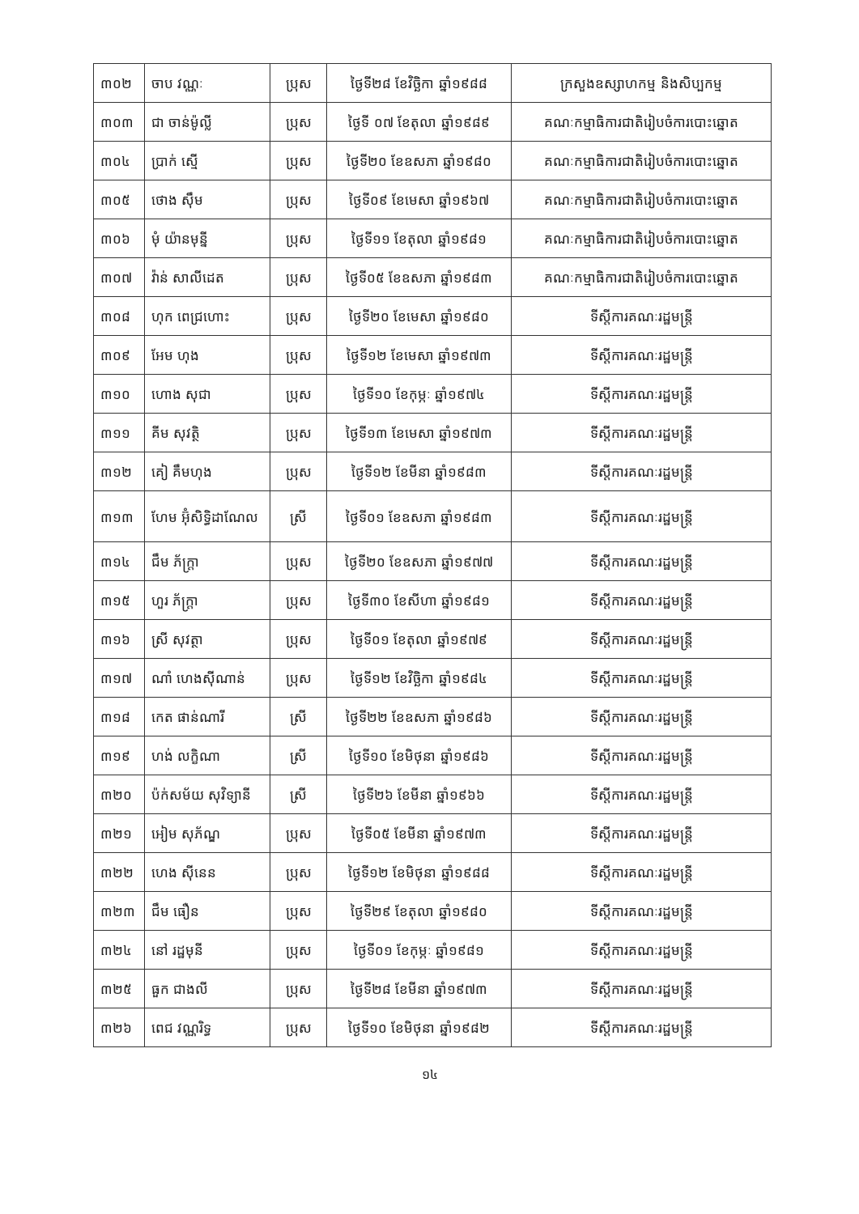| ៣០២ | ចាប វណ្ណៈ | ប្រុស | ថ្ងៃទី២៨ ខែវិច្ឆិកា ឆ្នាំ១៩៨៨ | ក្រសួងឧស្សាហកម្ម និងសិប្បកម្ម |
| ៣០៣ | ជា ចាន់ម៉ូល្លី | ប្រុស | ថ្ងៃទី ០៧ ខែតុលា ឆ្នាំ១៩៨៩ | គណៈកម្មាធិការជាតិរៀបចំការបោះឆ្នោត |
| ៣០៤ | ប្រាក់ ស្មើ | ប្រុស | ថ្ងៃទី២០ ខែឧសភា ឆ្នាំ១៩៨០ | គណៈកម្មាធិការជាតិរៀបចំការបោះឆ្នោត |
| ៣០៥ | ថោង ស៊ឹម | ប្រុស | ថ្ងៃទី០៩ ខែមេសា ឆ្នាំ១៩៦៧ | គណៈកម្មាធិការជាតិរៀបចំការបោះឆ្នោត |
| ៣០៦ | មុំ យ៉ានមុន្នី | ប្រុស | ថ្ងៃទី១១ ខែតុលា ឆ្នាំ១៩៨១ | គណៈកម្មាធិការជាតិរៀបចំការបោះឆ្នោត |
| ៣០៧ | វ៉ាន់ សាលីដេត | ប្រុស | ថ្ងៃទី០៥ ខែឧសភា ឆ្នាំ១៩៨៣ | គណៈកម្មាធិការជាតិរៀបចំការបោះឆ្នោត |
| ៣០៨ | ហុក ពេជ្រហោះ | ប្រុស | ថ្ងៃទី២០ ខែមេសា ឆ្នាំ១៩៨០ | ទីស្តីការគណៈរដ្ឋមន្ត្រី |
| ៣០៩ | អែម ហុង | ប្រុស | ថ្ងៃទី១២ ខែមេសា ឆ្នាំ១៩៧៣ | ទីស្តីការគណៈរដ្ឋមន្ត្រី |
| ៣១០ | ហោង សុជា | ប្រុស | ថ្ងៃទី១០ ខែកុម្ភៈ ឆ្នាំ១៩៧៤ | ទីស្តីការគណៈរដ្ឋមន្ត្រី |
| ៣១១ | គីម សុវត្ថិ | ប្រុស | ថ្ងៃទី១៣ ខែមេសា ឆ្នាំ១៩៧៣ | ទីស្តីការគណៈរដ្ឋមន្ត្រី |
| ៣១២ | គៀ គឹមហុង | ប្រុស | ថ្ងៃទី១២ ខែមីនា ឆ្នាំ១៩៨៣ | ទីស្តីការគណៈរដ្ឋមន្ត្រី |
| ៣១៣ | ហែម អ៊ុំសិទ្ធិដាណែល | ស្រី | ថ្ងៃទី០១ ខែឧសភា ឆ្នាំ១៩៨៣ | ទីស្តីការគណៈរដ្ឋមន្ត្រី |
| ៣១៤ | ជឹម ភ័ក្រ្តា | ប្រុស | ថ្ងៃទី២០ ខែឧសភា ឆ្នាំ១៩៧៧ | ទីស្តីការគណៈរដ្ឋមន្ត្រី |
| ៣១៥ | ហួរ ភ័ក្រ្តា | ប្រុស | ថ្ងៃទី៣០ ខែសីហា ឆ្នាំ១៩៨១ | ទីស្តីការគណៈរដ្ឋមន្ត្រី |
| ៣១៦ | ស្រី សុវត្ថា | ប្រុស | ថ្ងៃទី០១ ខែតុលា ឆ្នាំ១៩៧៩ | ទីស្តីការគណៈរដ្ឋមន្ត្រី |
| ៣១៧ | ណាំ ហេងស៊ីណាន់ | ប្រុស | ថ្ងៃទី១២ ខែវិច្ឆិកា ឆ្នាំ១៩៨៤ | ទីស្តីការគណៈរដ្ឋមន្ត្រី |
| ៣១៨ | កេត ផាន់ណារី | ស្រី | ថ្ងៃទី២២ ខែឧសភា ឆ្នាំ១៩៨៦ | ទីស្តីការគណៈរដ្ឋមន្ត្រី |
| ៣១៩ | ហង់ លក្ខិណា | ស្រី | ថ្ងៃទី១០ ខែមិថុនា ឆ្នាំ១៩៨៦ | ទីស្តីការគណៈរដ្ឋមន្ត្រី |
| ៣២០ | ប៉ក់សម័យ សុវិទ្យានី | ស្រី | ថ្ងៃទី២៦ ខែមីនា ឆ្នាំ១៩៦៦ | ទីស្តីការគណៈរដ្ឋមន្ត្រី |
| ៣២១ | អៀម សុភ័ណ្ឌ | ប្រុស | ថ្ងៃទី០៥ ខែមីនា ឆ្នាំ១៩៧៣ | ទីស្តីការគណៈរដ្ឋមន្ត្រី |
| ៣២២ | ហេង ស៊ីនេន | ប្រុស | ថ្ងៃទី១២ ខែមិថុនា ឆ្នាំ១៩៨៨ | ទីស្តីការគណៈរដ្ឋមន្ត្រី |
| ៣២៣ | ជឹម ធឿន | ប្រុស | ថ្ងៃទី២៩ ខែតុលា ឆ្នាំ១៩៨០ | ទីស្តីការគណៈរដ្ឋមន្ត្រី |
| ៣២៤ | នៅ រដ្ឋមុនី | ប្រុស | ថ្ងៃទី០១ ខែកុម្ភៈ ឆ្នាំ១៩៨១ | ទីស្តីការគណៈរដ្ឋមន្ត្រី |
| ៣២៥ | ធួក ជាងលី | ប្រុស | ថ្ងៃទី២៨ ខែមីនា ឆ្នាំ១៩៧៣ | ទីស្តីការគណៈរដ្ឋមន្ត្រី |
| ៣២៦ | ពេជ វណ្ណរិទ្ធ | ប្រុស | ថ្ងៃទី១០ ខែមិថុនា ឆ្នាំ១៩៨២ | ទីស្តីការគណៈរដ្ឋមន្ត្រី |
១៤